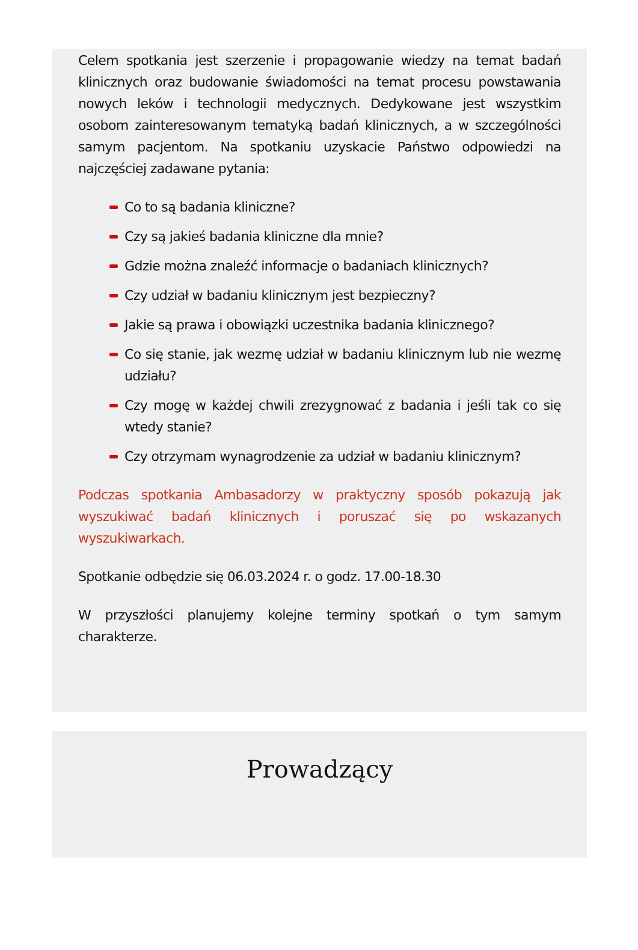Celem spotkania jest szerzenie i propagowanie wiedzy na temat badań klinicznych oraz budowanie świadomości na temat procesu powstawania nowych leków i technologii medycznych. Dedykowane jest wszystkim osobom zainteresowanym tematyką badań klinicznych, a w szczególności samym pacjentom. Na spotkaniu uzyskacie Państwo odpowiedzi na najczęściej zadawane pytania:
Co to są badania kliniczne?
Czy są jakieś badania kliniczne dla mnie?
Gdzie można znaleźć informacje o badaniach klinicznych?
Czy udział w badaniu klinicznym jest bezpieczny?
Jakie są prawa i obowiązki uczestnika badania klinicznego?
Co się stanie, jak wezmę udział w badaniu klinicznym lub nie wezmę udziału?
Czy mogę w każdej chwili zrezygnować z badania i jeśli tak co się wtedy stanie?
Czy otrzymam wynagrodzenie za udział w badaniu klinicznym?
Podczas spotkania Ambasadorzy w praktyczny sposób pokazują jak wyszukiwać badań klinicznych i poruszać się po wskazanych wyszukiwarkach.
Spotkanie odbędzie się 06.03.2024 r. o godz. 17.00-18.30
W przyszłości planujemy kolejne terminy spotkań o tym samym charakterze.
Prowadzący